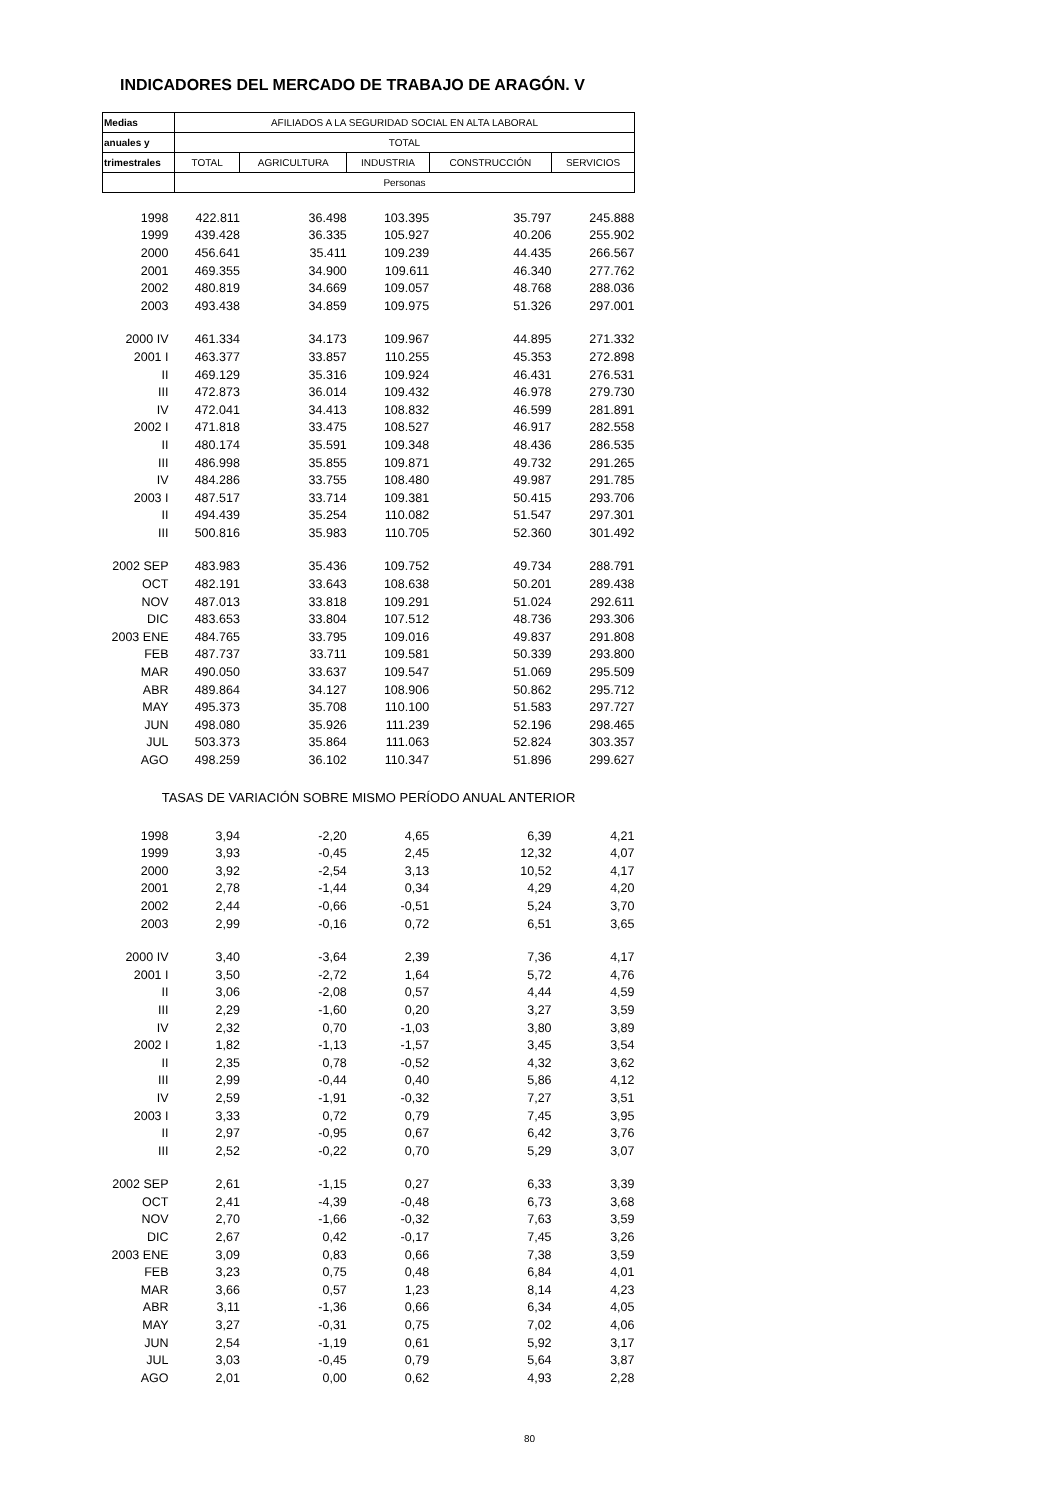INDICADORES DEL MERCADO DE TRABAJO DE ARAGÓN. V
| Medias | AFILIADOS A LA SEGURIDAD SOCIAL EN ALTA LABORAL | | | | |
| --- | --- | --- | --- | --- | --- |
| anuales y | TOTAL | | | | |
| trimestrales | TOTAL | AGRICULTURA | INDUSTRIA | CONSTRUCCIÓN | SERVICIOS |
| | Personas | | | | |
| 1998 | 422.811 | 36.498 | 103.395 | 35.797 | 245.888 |
| 1999 | 439.428 | 36.335 | 105.927 | 40.206 | 255.902 |
| 2000 | 456.641 | 35.411 | 109.239 | 44.435 | 266.567 |
| 2001 | 469.355 | 34.900 | 109.611 | 46.340 | 277.762 |
| 2002 | 480.819 | 34.669 | 109.057 | 48.768 | 288.036 |
| 2003 | 493.438 | 34.859 | 109.975 | 51.326 | 297.001 |
| 2000 IV | 461.334 | 34.173 | 109.967 | 44.895 | 271.332 |
| 2001 I | 463.377 | 33.857 | 110.255 | 45.353 | 272.898 |
| II | 469.129 | 35.316 | 109.924 | 46.431 | 276.531 |
| III | 472.873 | 36.014 | 109.432 | 46.978 | 279.730 |
| IV | 472.041 | 34.413 | 108.832 | 46.599 | 281.891 |
| 2002 I | 471.818 | 33.475 | 108.527 | 46.917 | 282.558 |
| II | 480.174 | 35.591 | 109.348 | 48.436 | 286.535 |
| III | 486.998 | 35.855 | 109.871 | 49.732 | 291.265 |
| IV | 484.286 | 33.755 | 108.480 | 49.987 | 291.785 |
| 2003 I | 487.517 | 33.714 | 109.381 | 50.415 | 293.706 |
| II | 494.439 | 35.254 | 110.082 | 51.547 | 297.301 |
| III | 500.816 | 35.983 | 110.705 | 52.360 | 301.492 |
| 2002 SEP | 483.983 | 35.436 | 109.752 | 49.734 | 288.791 |
| OCT | 482.191 | 33.643 | 108.638 | 50.201 | 289.438 |
| NOV | 487.013 | 33.818 | 109.291 | 51.024 | 292.611 |
| DIC | 483.653 | 33.804 | 107.512 | 48.736 | 293.306 |
| 2003 ENE | 484.765 | 33.795 | 109.016 | 49.837 | 291.808 |
| FEB | 487.737 | 33.711 | 109.581 | 50.339 | 293.800 |
| MAR | 490.050 | 33.637 | 109.547 | 51.069 | 295.509 |
| ABR | 489.864 | 34.127 | 108.906 | 50.862 | 295.712 |
| MAY | 495.373 | 35.708 | 110.100 | 51.583 | 297.727 |
| JUN | 498.080 | 35.926 | 111.239 | 52.196 | 298.465 |
| JUL | 503.373 | 35.864 | 111.063 | 52.824 | 303.357 |
| AGO | 498.259 | 36.102 | 110.347 | 51.896 | 299.627 |
| TASAS DE VARIACIÓN SOBRE MISMO PERÍODO ANUAL ANTERIOR | | | | | |
| 1998 | 3,94 | -2,20 | 4,65 | 6,39 | 4,21 |
| 1999 | 3,93 | -0,45 | 2,45 | 12,32 | 4,07 |
| 2000 | 3,92 | -2,54 | 3,13 | 10,52 | 4,17 |
| 2001 | 2,78 | -1,44 | 0,34 | 4,29 | 4,20 |
| 2002 | 2,44 | -0,66 | -0,51 | 5,24 | 3,70 |
| 2003 | 2,99 | -0,16 | 0,72 | 6,51 | 3,65 |
| 2000 IV | 3,40 | -3,64 | 2,39 | 7,36 | 4,17 |
| 2001 I | 3,50 | -2,72 | 1,64 | 5,72 | 4,76 |
| II | 3,06 | -2,08 | 0,57 | 4,44 | 4,59 |
| III | 2,29 | -1,60 | 0,20 | 3,27 | 3,59 |
| IV | 2,32 | 0,70 | -1,03 | 3,80 | 3,89 |
| 2002 I | 1,82 | -1,13 | -1,57 | 3,45 | 3,54 |
| II | 2,35 | 0,78 | -0,52 | 4,32 | 3,62 |
| III | 2,99 | -0,44 | 0,40 | 5,86 | 4,12 |
| IV | 2,59 | -1,91 | -0,32 | 7,27 | 3,51 |
| 2003 I | 3,33 | 0,72 | 0,79 | 7,45 | 3,95 |
| II | 2,97 | -0,95 | 0,67 | 6,42 | 3,76 |
| III | 2,52 | -0,22 | 0,70 | 5,29 | 3,07 |
| 2002 SEP | 2,61 | -1,15 | 0,27 | 6,33 | 3,39 |
| OCT | 2,41 | -4,39 | -0,48 | 6,73 | 3,68 |
| NOV | 2,70 | -1,66 | -0,32 | 7,63 | 3,59 |
| DIC | 2,67 | 0,42 | -0,17 | 7,45 | 3,26 |
| 2003 ENE | 3,09 | 0,83 | 0,66 | 7,38 | 3,59 |
| FEB | 3,23 | 0,75 | 0,48 | 6,84 | 4,01 |
| MAR | 3,66 | 0,57 | 1,23 | 8,14 | 4,23 |
| ABR | 3,11 | -1,36 | 0,66 | 6,34 | 4,05 |
| MAY | 3,27 | -0,31 | 0,75 | 7,02 | 4,06 |
| JUN | 2,54 | -1,19 | 0,61 | 5,92 | 3,17 |
| JUL | 3,03 | -0,45 | 0,79 | 5,64 | 3,87 |
| AGO | 2,01 | 0,00 | 0,62 | 4,93 | 2,28 |
80